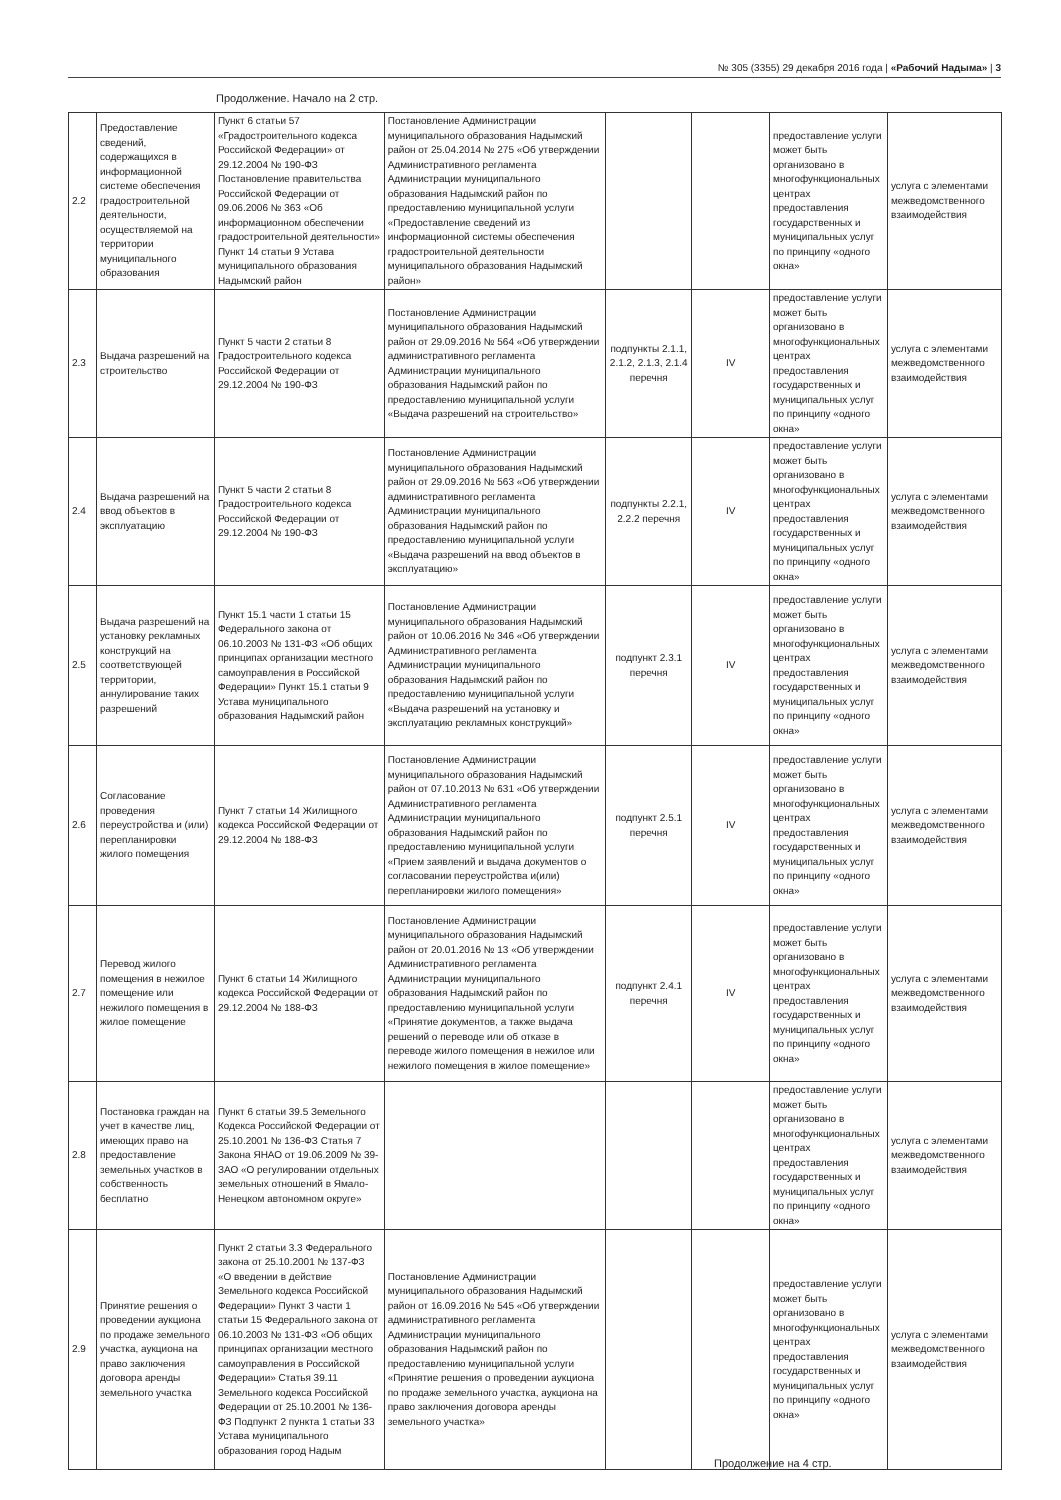№ 305 (3355) 29 декабря 2016 года | «Рабочий Надыма» | 3
Продолжение. Начало на 2 стр.
| 2.2 | Предоставление сведений, содержащихся в информационной системе обеспечения градостроительной деятельности, осуществляемой на территории муниципального образования | Пункт 6 статьи 57 «Градостроительного кодекса Российской Федерации» от 29.12.2004 № 190-ФЗ Постановление правительства Российской Федерации от 09.06.2006 № 363 «Об информационном обеспечении градостроительной деятельности» Пункт 14 статьи 9 Устава муниципального образования Надымский район | Постановление Администрации муниципального образования Надымский район от 25.04.2014 № 275 «Об утверждении Административного регламента Администрации муниципального образования Надымский район по предоставлению муниципальной услуги «Предоставление сведений из информационной системы обеспечения градостроительной деятельности муниципального образования Надымский район» | | | предоставление услуги может быть организовано в многофункциональных центрах предоставления государственных и муниципальных услуг по принципу «одного окна» | услуга с элементами межведомственного взаимодействия |
| 2.3 | Выдача разрешений на строительство | Пункт 5 части 2 статьи 8 Градостроительного кодекса Российской Федерации от 29.12.2004 № 190-ФЗ | Постановление Администрации муниципального образования Надымский район от 29.09.2016 № 564 «Об утверждении административного регламента Администрации муниципального образования Надымский район по предоставлению муниципальной услуги «Выдача разрешений на строительство» | подпункты 2.1.1, 2.1.2, 2.1.3, 2.1.4 перечня | IV | предоставление услуги может быть организовано в многофункциональных центрах предоставления государственных и муниципальных услуг по принципу «одного окна» | услуга с элементами межведомственного взаимодействия |
| 2.4 | Выдача разрешений на ввод объектов в эксплуатацию | Пункт 5 части 2 статьи 8 Градостроительного кодекса Российской Федерации от 29.12.2004 № 190-ФЗ | Постановление Администрации муниципального образования Надымский район от 29.09.2016 № 563 «Об утверждении административного регламента Администрации муниципального образования Надымский район по предоставлению муниципальной услуги «Выдача разрешений на ввод объектов в эксплуатацию» | подпункты 2.2.1, 2.2.2 перечня | IV | предоставление услуги может быть организовано в многофункциональных центрах предоставления государственных и муниципальных услуг по принципу «одного окна» | услуга с элементами межведомственного взаимодействия |
| 2.5 | Выдача разрешений на установку рекламных конструкций на соответствующей территории, аннулирование таких разрешений | Пункт 15.1 части 1 статьи 15 Федерального закона от 06.10.2003 № 131-ФЗ «Об общих принципах организации местного самоуправления в Российской Федерации» Пункт 15.1 статьи 9 Устава муниципального образования Надымский район | Постановление Администрации муниципального образования Надымский район от 10.06.2016 № 346 «Об утверждении Административного регламента Администрации муниципального образования Надымский район по предоставлению муниципальной услуги «Выдача разрешений на установку и эксплуатацию рекламных конструкций» | подпункт 2.3.1 перечня | IV | предоставление услуги может быть организовано в многофункциональных центрах предоставления государственных и муниципальных услуг по принципу «одного окна» | услуга с элементами межведомственного взаимодействия |
| 2.6 | Согласование проведения переустройства и (или) перепланировки жилого помещения | Пункт 7 статьи 14 Жилищного кодекса Российской Федерации от 29.12.2004 № 188-ФЗ | Постановление Администрации муниципального образования Надымский район от 07.10.2013 № 631 «Об утверждении Административного регламента Администрации муниципального образования Надымский район по предоставлению муниципальной услуги «Прием заявлений и выдача документов о согласовании переустройства и(или) перепланировки жилого помещения» | подпункт 2.5.1 перечня | IV | предоставление услуги может быть организовано в многофункциональных центрах предоставления государственных и муниципальных услуг по принципу «одного окна» | услуга с элементами межведомственного взаимодействия |
| 2.7 | Перевод жилого помещения в нежилое помещение или нежилого помещения в жилое помещение | Пункт 6 статьи 14 Жилищного кодекса Российской Федерации от 29.12.2004 № 188-ФЗ | Постановление Администрации муниципального образования Надымский район от 20.01.2016 № 13 «Об утверждении Административного регламента Администрации муниципального образования Надымский район по предоставлению муниципальной услуги «Принятие документов, а также выдача решений о переводе или об отказе в переводе жилого помещения в нежилое или нежилого помещения в жилое помещение» | подпункт 2.4.1 перечня | IV | предоставление услуги может быть организовано в многофункциональных центрах предоставления государственных и муниципальных услуг по принципу «одного окна» | услуга с элементами межведомственного взаимодействия |
| 2.8 | Постановка граждан на учет в качестве лиц, имеющих право на предоставление земельных участков в собственность бесплатно | Пункт 6 статьи 39.5 Земельного Кодекса Российской Федерации от 25.10.2001 № 136-ФЗ Статья 7 Закона ЯНАО от 19.06.2009 № 39-ЗАО «О регулировании отдельных земельных отношений в Ямало-Ненецком автономном округе» | | | | предоставление услуги может быть организовано в многофункциональных центрах предоставления государственных и муниципальных услуг по принципу «одного окна» | услуга с элементами межведомственного взаимодействия |
| 2.9 | Принятие решения о проведении аукциона по продаже земельного участка, аукциона на право заключения договора аренды земельного участка | Пункт 2 статьи 3.3 Федерального закона от 25.10.2001 № 137-ФЗ «О введении в действие Земельного кодекса Российской Федерации» Пункт 3 части 1 статьи 15 Федерального закона от 06.10.2003 № 131-ФЗ «Об общих принципах организации местного самоуправления в Российской Федерации» Статья 39.11 Земельного кодекса Российской Федерации от 25.10.2001 № 136-ФЗ Подпункт 2 пункта 1 статьи 33 Устава муниципального образования город Надым | Постановление Администрации муниципального образования Надымский район от 16.09.2016 № 545 «Об утверждении административного регламента Администрации муниципального образования Надымский район по предоставлению муниципальной услуги «Принятие решения о проведении аукциона по продаже земельного участка, аукциона на право заключения договора аренды земельного участка» | | | предоставление услуги может быть организовано в многофункциональных центрах предоставления государственных и муниципальных услуг по принципу «одного окна» | услуга с элементами межведомственного взаимодействия |
Продолжение на 4 стр.